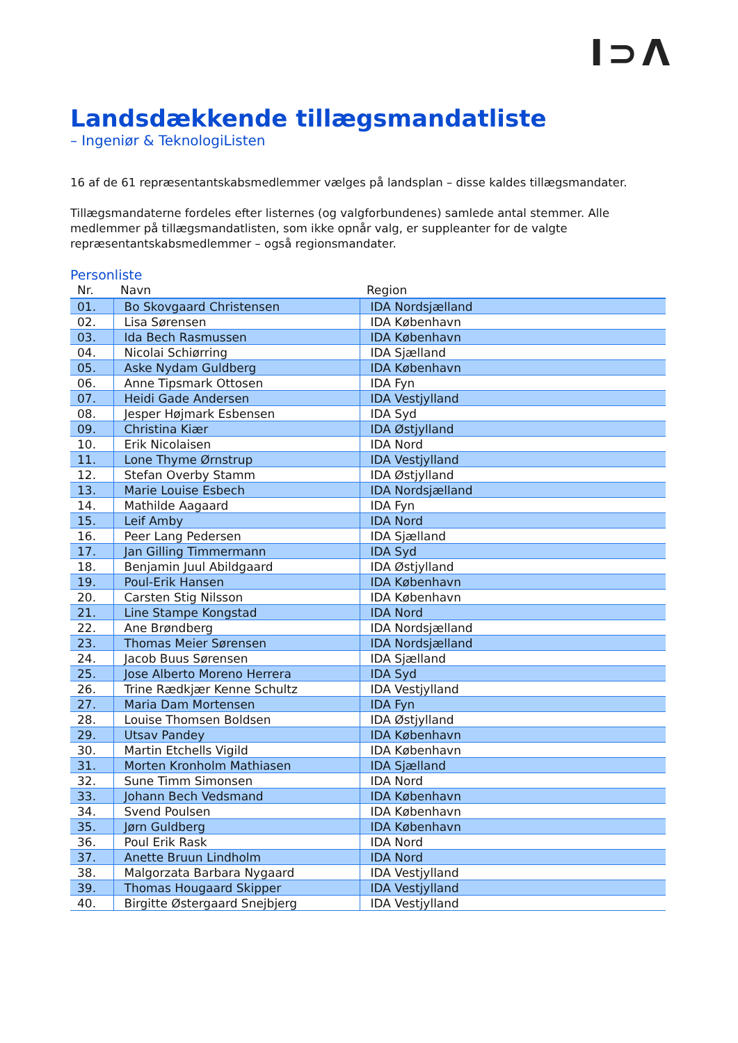I⊃Λ
Landsdækkende tillægsmandatliste
– Ingeniør & TeknologiListen
16 af de 61 repræsentantskabsmedlemmer vælges på landsplan – disse kaldes tillægsmandater.
Tillægsmandaterne fordeles efter listernes (og valgforbundenes) samlede antal stemmer. Alle medlemmer på tillægsmandatlisten, som ikke opnår valg, er suppleanter for de valgte repræsentantskabsmedlemmer – også regionsmandater.
Personliste
| Nr. | Navn | Region |
| --- | --- | --- |
| 01. | Bo Skovgaard Christensen | IDA Nordsjælland |
| 02. | Lisa Sørensen | IDA København |
| 03. | Ida Bech Rasmussen | IDA København |
| 04. | Nicolai Schiørring | IDA Sjælland |
| 05. | Aske Nydam Guldberg | IDA København |
| 06. | Anne Tipsmark Ottosen | IDA Fyn |
| 07. | Heidi Gade Andersen | IDA Vestjylland |
| 08. | Jesper Højmark Esbensen | IDA Syd |
| 09. | Christina Kiær | IDA Østjylland |
| 10. | Erik Nicolaisen | IDA Nord |
| 11. | Lone Thyme Ørnstrup | IDA Vestjylland |
| 12. | Stefan Overby Stamm | IDA Østjylland |
| 13. | Marie Louise Esbech | IDA Nordsjælland |
| 14. | Mathilde Aagaard | IDA Fyn |
| 15. | Leif Amby | IDA Nord |
| 16. | Peer Lang Pedersen | IDA Sjælland |
| 17. | Jan Gilling Timmermann | IDA Syd |
| 18. | Benjamin Juul Abildgaard | IDA Østjylland |
| 19. | Poul-Erik Hansen | IDA København |
| 20. | Carsten Stig Nilsson | IDA København |
| 21. | Line Stampe Kongstad | IDA Nord |
| 22. | Ane Brøndberg | IDA Nordsjælland |
| 23. | Thomas Meier Sørensen | IDA Nordsjælland |
| 24. | Jacob Buus Sørensen | IDA Sjælland |
| 25. | Jose Alberto Moreno Herrera | IDA Syd |
| 26. | Trine Rædkjær Kenne Schultz | IDA Vestjylland |
| 27. | Maria Dam Mortensen | IDA Fyn |
| 28. | Louise Thomsen Boldsen | IDA Østjylland |
| 29. | Utsav Pandey | IDA København |
| 30. | Martin Etchells Vigild | IDA København |
| 31. | Morten Kronholm Mathiasen | IDA Sjælland |
| 32. | Sune Timm Simonsen | IDA Nord |
| 33. | Johann Bech Vedsmand | IDA København |
| 34. | Svend Poulsen | IDA København |
| 35. | Jørn Guldberg | IDA København |
| 36. | Poul Erik Rask | IDA Nord |
| 37. | Anette Bruun Lindholm | IDA Nord |
| 38. | Malgorzata Barbara Nygaard | IDA Vestjylland |
| 39. | Thomas Hougaard Skipper | IDA Vestjylland |
| 40. | Birgitte Østergaard Snejbjerg | IDA Vestjylland |